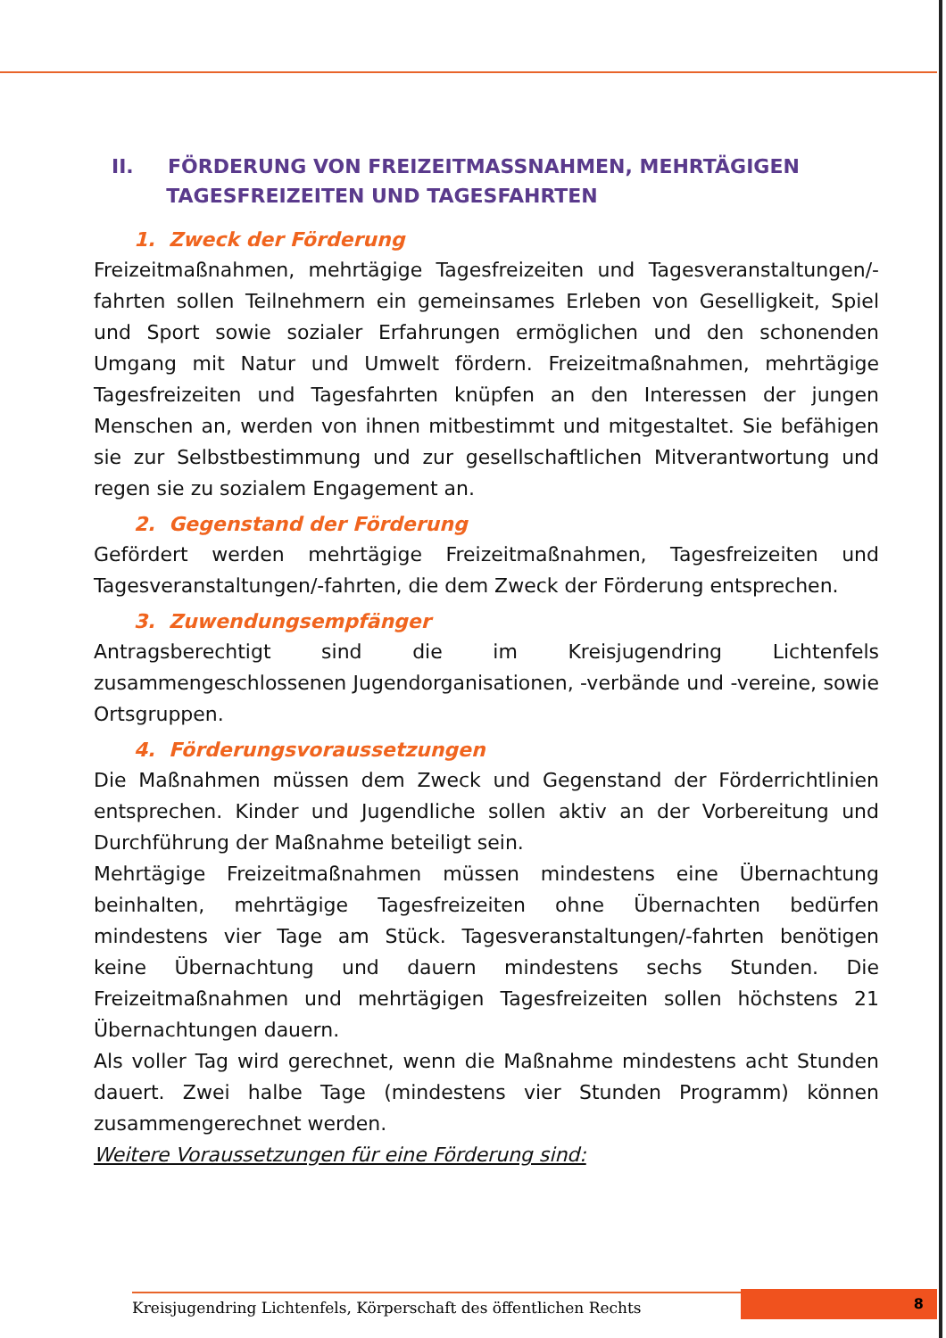II. FÖRDERUNG VON FREIZEITMASSNAHMEN, MEHRTÄGIGEN
TAGESFREIZEITEN UND TAGESFAHRTEN
1. Zweck der Förderung
Freizeitmaßnahmen, mehrtägige Tagesfreizeiten und Tagesveranstaltungen/-fahrten sollen Teilnehmern ein gemeinsames Erleben von Geselligkeit, Spiel und Sport sowie sozialer Erfahrungen ermöglichen und den schonenden Umgang mit Natur und Umwelt fördern. Freizeitmaßnahmen, mehrtägige Tagesfreizeiten und Tagesfahrten knüpfen an den Interessen der jungen Menschen an, werden von ihnen mitbestimmt und mitgestaltet. Sie befähigen sie zur Selbstbestimmung und zur gesellschaftlichen Mitverantwortung und regen sie zu sozialem Engagement an.
2. Gegenstand der Förderung
Gefördert werden mehrtägige Freizeitmaßnahmen, Tagesfreizeiten und Tagesveranstaltungen/-fahrten, die dem Zweck der Förderung entsprechen.
3. Zuwendungsempfänger
Antragsberechtigt sind die im Kreisjugendring Lichtenfels zusammengeschlossenen Jugendorganisationen, -verbände und -vereine, sowie Ortsgruppen.
4. Förderungsvoraussetzungen
Die Maßnahmen müssen dem Zweck und Gegenstand der Förderrichtlinien entsprechen. Kinder und Jugendliche sollen aktiv an der Vorbereitung und Durchführung der Maßnahme beteiligt sein.
Mehrtägige Freizeitmaßnahmen müssen mindestens eine Übernachtung beinhalten, mehrtägige Tagesfreizeiten ohne Übernachten bedürfen mindestens vier Tage am Stück. Tagesveranstaltungen/-fahrten benötigen keine Übernachtung und dauern mindestens sechs Stunden. Die Freizeitmaßnahmen und mehrtägigen Tagesfreizeiten sollen höchstens 21 Übernachtungen dauern.
Als voller Tag wird gerechnet, wenn die Maßnahme mindestens acht Stunden dauert. Zwei halbe Tage (mindestens vier Stunden Programm) können zusammengerechnet werden.
Weitere Voraussetzungen für eine Förderung sind:
Kreisjugendring Lichtenfels, Körperschaft des öffentlichen Rechts
8